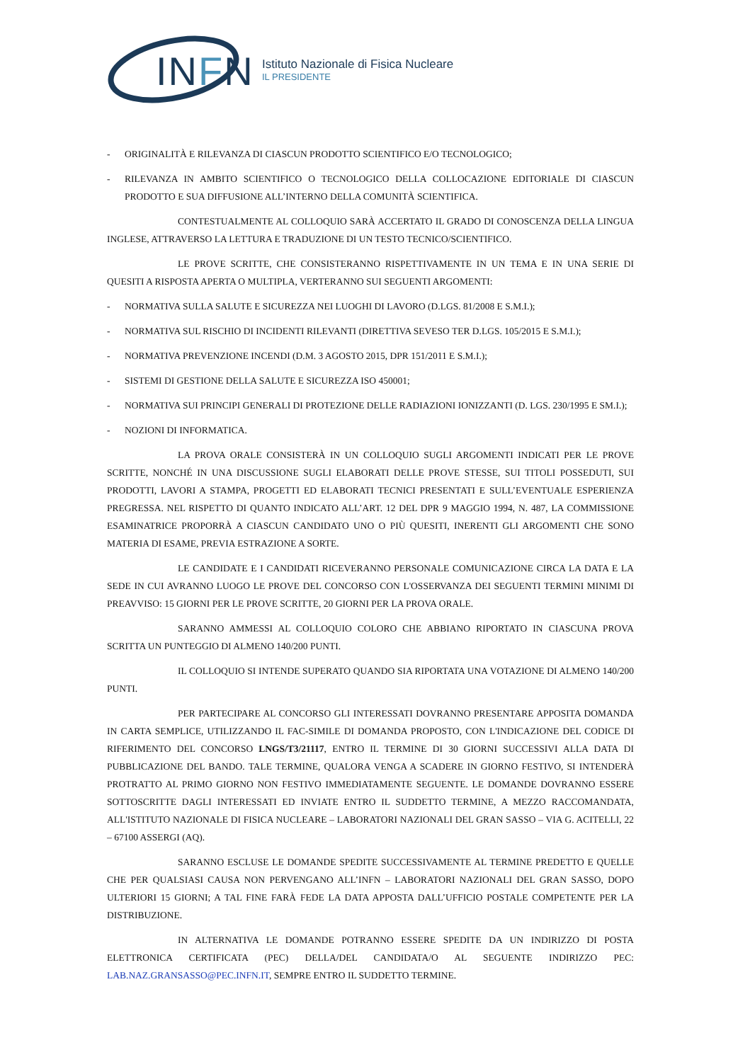INFN
Istituto Nazionale di Fisica Nucleare
IL PRESIDENTE
- ORIGINALITÀ E RILEVANZA DI CIASCUN PRODOTTO SCIENTIFICO E/O TECNOLOGICO;
- RILEVANZA IN AMBITO SCIENTIFICO O TECNOLOGICO DELLA COLLOCAZIONE EDITORIALE DI CIASCUN PRODOTTO E SUA DIFFUSIONE ALL’INTERNO DELLA COMUNITÀ SCIENTIFICA.
CONTESTUALMENTE AL COLLOQUIO SARÀ ACCERTATO IL GRADO DI CONOSCENZA DELLA LINGUA INGLESE, ATTRAVERSO LA LETTURA E TRADUZIONE DI UN TESTO TECNICO/SCIENTIFICO.
LE PROVE SCRITTE, CHE CONSISTERANNO RISPETTIVAMENTE IN UN TEMA E IN UNA SERIE DI QUESITI A RISPOSTA APERTA O MULTIPLA, VERTERANNO SUI SEGUENTI ARGOMENTI:
- NORMATIVA SULLA SALUTE E SICUREZZA NEI LUOGHI DI LAVORO (D.LGS. 81/2008 E S.M.I.);
- NORMATIVA SUL RISCHIO DI INCIDENTI RILEVANTI (DIRETTIVA SEVESO TER D.LGS. 105/2015 E S.M.I.);
- NORMATIVA PREVENZIONE INCENDI (D.M. 3 AGOSTO 2015, DPR 151/2011 E S.M.I.);
- SISTEMI DI GESTIONE DELLA SALUTE E SICUREZZA ISO 450001;
- NORMATIVA SUI PRINCIPI GENERALI DI PROTEZIONE DELLE RADIAZIONI IONIZZANTI (D. LGS. 230/1995 E SM.I.);
- NOZIONI DI INFORMATICA.
LA PROVA ORALE CONSISTERÀ IN UN COLLOQUIO SUGLI ARGOMENTI INDICATI PER LE PROVE SCRITTE, NONCHÉ IN UNA DISCUSSIONE SUGLI ELABORATI DELLE PROVE STESSE, SUI TITOLI POSSEDUTI, SUI PRODOTTI, LAVORI A STAMPA, PROGETTI ED ELABORATI TECNICI PRESENTATI E SULL’EVENTUALE ESPERIENZA PREGRESSA. NEL RISPETTO DI QUANTO INDICATO ALL’ART. 12 DEL DPR 9 MAGGIO 1994, N. 487, LA COMMISSIONE ESAMINATRICE PROPORRÀ A CIASCUN CANDIDATO UNO O PIÙ QUESITI, INERENTI GLI ARGOMENTI CHE SONO MATERIA DI ESAME, PREVIA ESTRAZIONE A SORTE.
LE CANDIDATE E I CANDIDATI RICEVERANNO PERSONALE COMUNICAZIONE CIRCA LA DATA E LA SEDE IN CUI AVRANNO LUOGO LE PROVE DEL CONCORSO CON L'OSSERVANZA DEI SEGUENTI TERMINI MINIMI DI PREAVVISO: 15 GIORNI PER LE PROVE SCRITTE, 20 GIORNI PER LA PROVA ORALE.
SARANNO AMMESSI AL COLLOQUIO COLORO CHE ABBIANO RIPORTATO IN CIASCUNA PROVA SCRITTA UN PUNTEGGIO DI ALMENO 140/200 PUNTI.
IL COLLOQUIO SI INTENDE SUPERATO QUANDO SIA RIPORTATA UNA VOTAZIONE DI ALMENO 140/200 PUNTI.
PER PARTECIPARE AL CONCORSO GLI INTERESSATI DOVRANNO PRESENTARE APPOSITA DOMANDA IN CARTA SEMPLICE, UTILIZZANDO IL FAC-SIMILE DI DOMANDA PROPOSTO, CON L'INDICAZIONE DEL CODICE DI RIFERIMENTO DEL CONCORSO LNGS/T3/21117, ENTRO IL TERMINE DI 30 GIORNI SUCCESSIVI ALLA DATA DI PUBBLICAZIONE DEL BANDO. TALE TERMINE, QUALORA VENGA A SCADERE IN GIORNO FESTIVO, SI INTENDERÀ PROTRATTO AL PRIMO GIORNO NON FESTIVO IMMEDIATAMENTE SEGUENTE. LE DOMANDE DOVRANNO ESSERE SOTTOSCRITTE DAGLI INTERESSATI ED INVIATE ENTRO IL SUDDETTO TERMINE, A MEZZO RACCOMANDATA, ALL'ISTITUTO NAZIONALE DI FISICA NUCLEARE – LABORATORI NAZIONALI DEL GRAN SASSO – VIA G. ACITELLI, 22 – 67100 ASSERGI (AQ).
SARANNO ESCLUSE LE DOMANDE SPEDITE SUCCESSIVAMENTE AL TERMINE PREDETTO E QUELLE CHE PER QUALSIASI CAUSA NON PERVENGANO ALL’INFN – LABORATORI NAZIONALI DEL GRAN SASSO, DOPO ULTERIORI 15 GIORNI; A TAL FINE FARÀ FEDE LA DATA APPOSTA DALL’UFFICIO POSTALE COMPETENTE PER LA DISTRIBUZIONE.
IN ALTERNATIVA LE DOMANDE POTRANNO ESSERE SPEDITE DA UN INDIRIZZO DI POSTA ELETTRONICA CERTIFICATA (PEC) DELLA/DEL CANDIDATA/O AL SEGUENTE INDIRIZZO PEC: LAB.NAZ.GRANSASSO@PEC.INFN.IT, SEMPRE ENTRO IL SUDDETTO TERMINE.